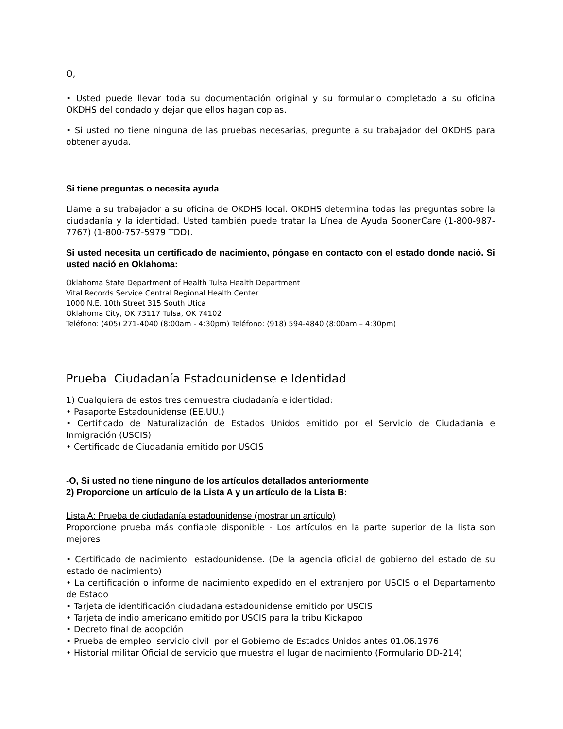O,
• Usted puede llevar toda su documentación original y su formulario completado a su oficina OKDHS del condado y dejar que ellos hagan copias.
• Si usted no tiene ninguna de las pruebas necesarias, pregunte a su trabajador del OKDHS para obtener ayuda.
Si tiene preguntas o necesita ayuda
Llame a su trabajador a su oficina de OKDHS local. OKDHS determina todas las preguntas sobre la ciudadanía y la identidad. Usted también puede tratar la Línea de Ayuda SoonerCare (1-800-987-7767) (1-800-757-5979 TDD).
Si usted necesita un certificado de nacimiento, póngase en contacto con el estado donde nació. Si usted nació en Oklahoma:
Oklahoma State Department of Health Tulsa Health Department
Vital Records Service Central Regional Health Center
1000 N.E. 10th Street 315 South Utica
Oklahoma City, OK 73117 Tulsa, OK 74102
Teléfono: (405) 271-4040 (8:00am - 4:30pm) Teléfono: (918) 594-4840 (8:00am – 4:30pm)
Prueba Ciudadanía Estadounidense e Identidad
1) Cualquiera de estos tres demuestra ciudadanía e identidad:
• Pasaporte Estadounidense (EE.UU.)
• Certificado de Naturalización de Estados Unidos emitido por el Servicio de Ciudadanía e Inmigración (USCIS)
• Certificado de Ciudadanía emitido por USCIS
-O, Si usted no tiene ninguno de los artículos detallados anteriormente
2) Proporcione un artículo de la Lista A y un artículo de la Lista B:
Lista A: Prueba de ciudadanía estadounidense (mostrar un artículo)
Proporcione prueba más confiable disponible - Los artículos en la parte superior de la lista son mejores
• Certificado de nacimiento estadounidense. (De la agencia oficial de gobierno del estado de su estado de nacimiento)
• La certificación o informe de nacimiento expedido en el extranjero por USCIS o el Departamento de Estado
• Tarjeta de identificación ciudadana estadounidense emitido por USCIS
• Tarjeta de indio americano emitido por USCIS para la tribu Kickapoo
• Decreto final de adopción
• Prueba de empleo servicio civil por el Gobierno de Estados Unidos antes 01.06.1976
• Historial militar Oficial de servicio que muestra el lugar de nacimiento (Formulario DD-214)